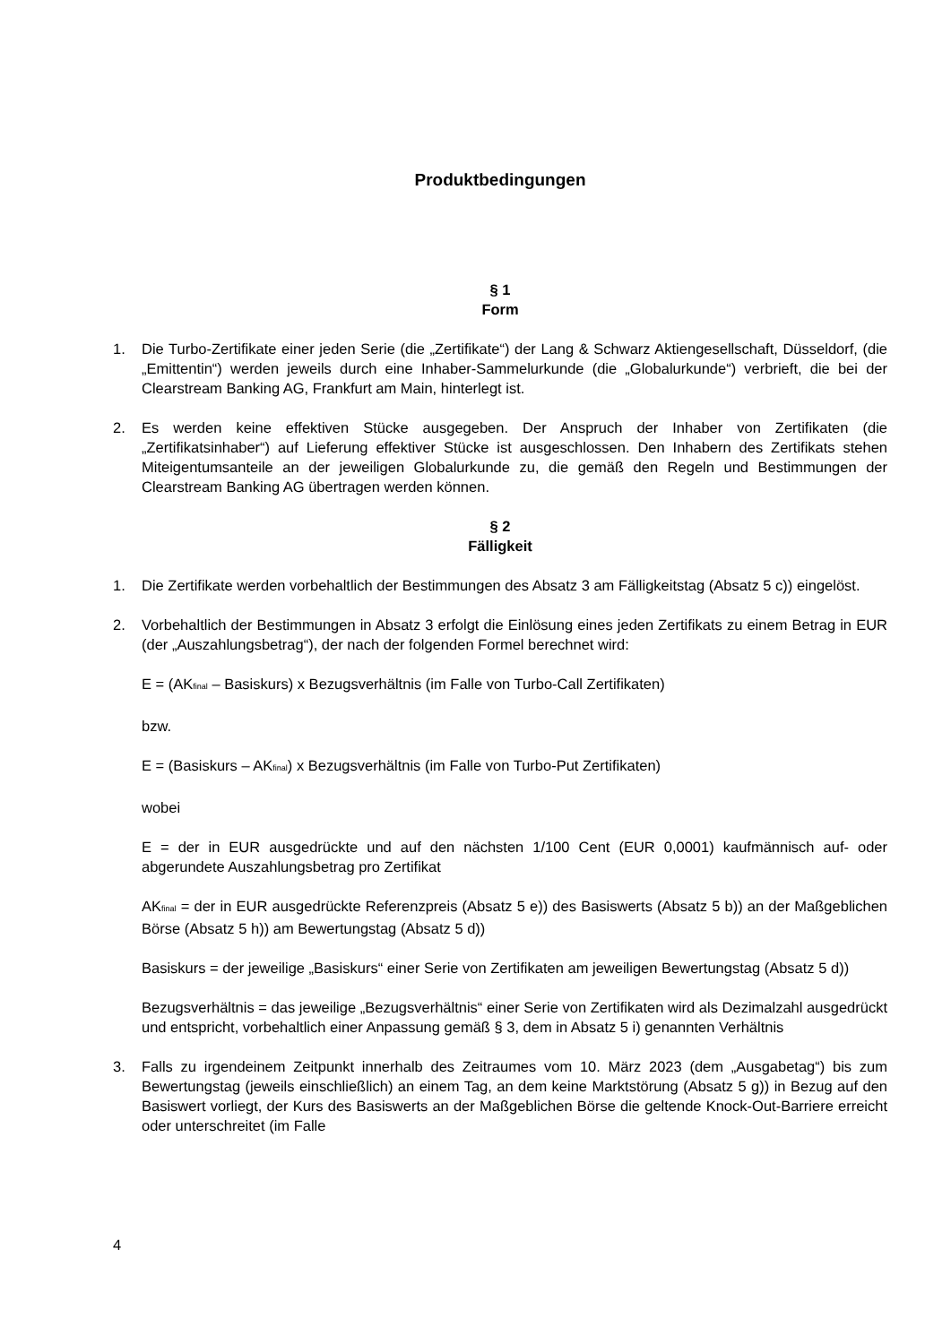Produktbedingungen
§ 1
Form
1. Die Turbo-Zertifikate einer jeden Serie (die „Zertifikate“) der Lang & Schwarz Aktiengesellschaft, Düsseldorf, (die „Emittentin“) werden jeweils durch eine Inhaber-Sammelurkunde (die „Globalurkunde“) verbrieft, die bei der Clearstream Banking AG, Frankfurt am Main, hinterlegt ist.
2. Es werden keine effektiven Stücke ausgegeben. Der Anspruch der Inhaber von Zertifikaten (die „Zertifikatsinhaber“) auf Lieferung effektiver Stücke ist ausgeschlossen. Den Inhabern des Zertifikats stehen Miteigentumsanteile an der jeweiligen Globalurkunde zu, die gemäß den Regeln und Bestimmungen der Clearstream Banking AG übertragen werden können.
§ 2
Fälligkeit
1. Die Zertifikate werden vorbehaltlich der Bestimmungen des Absatz 3 am Fälligkeitstag (Absatz 5 c)) eingelöst.
2. Vorbehaltlich der Bestimmungen in Absatz 3 erfolgt die Einlösung eines jeden Zertifikats zu einem Betrag in EUR (der „Auszahlungsbetrag“), der nach der folgenden Formel berechnet wird:
E = (AK<sub>final</sub> – Basiskurs) x Bezugsverhältnis (im Falle von Turbo-Call Zertifikaten)
bzw.
E = (Basiskurs – AK<sub>final</sub>) x Bezugsverhältnis (im Falle von Turbo-Put Zertifikaten)
wobei
E = der in EUR ausgedrückte und auf den nächsten 1/100 Cent (EUR 0,0001) kaufmännisch auf- oder abgerundete Auszahlungsbetrag pro Zertifikat
AK<sub>final</sub> = der in EUR ausgedrückte Referenzpreis (Absatz 5 e)) des Basiswerts (Absatz 5 b)) an der Maßgeblichen Börse (Absatz 5 h)) am Bewertungstag (Absatz 5 d))
Basiskurs = der jeweilige „Basiskurs“ einer Serie von Zertifikaten am jeweiligen Bewertungstag (Absatz 5 d))
Bezugsverhältnis = das jeweilige „Bezugsverhältnis“ einer Serie von Zertifikaten wird als Dezimalzahl ausgedrückt und entspricht, vorbehaltlich einer Anpassung gemäß § 3, dem in Absatz 5 i) genannten Verhältnis
3. Falls zu irgendeinem Zeitpunkt innerhalb des Zeitraumes vom 10. März 2023 (dem „Ausgabetag“) bis zum Bewertungstag (jeweils einschließlich) an einem Tag, an dem keine Marktstörung (Absatz 5 g)) in Bezug auf den Basiswert vorliegt, der Kurs des Basiswerts an der Maßgeblichen Börse die geltende Knock-Out-Barriere erreicht oder unterschreitet (im Falle
4